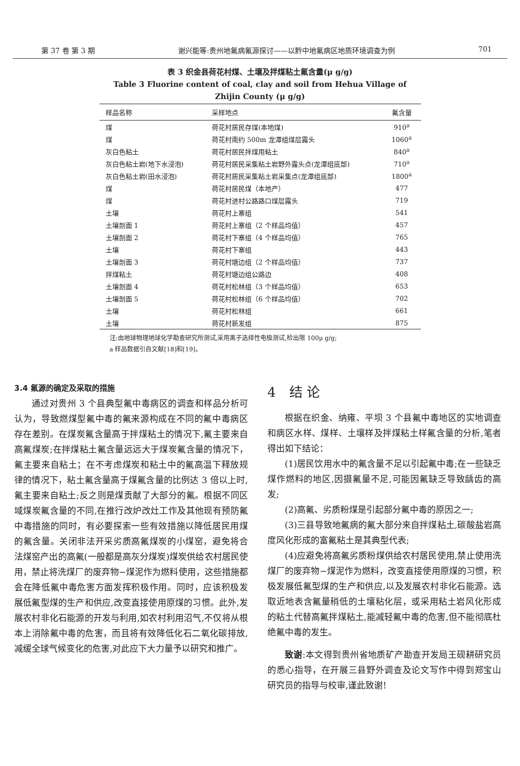第 37 卷 第 3 期 谢兴能等:贵州地氟病氟源探讨——以黔中地氟病区地质环境调查为例 701
表 3 织金县荷花村煤、土壤及拌煤粘土氟含量(μ g/g)
Table 3 Fluorine content of coal, clay and soil from Hehua Village of
Zhijin County (μ g/g)
| 样品名称 | 采样地点 | 氟含量 |
| --- | --- | --- |
| 煤 | 荷花村居民存煤(本地煤) | 910<sup>a</sup> |
| 煤 | 荷花村南约 500m 龙潭组煤层露头 | 1060<sup>a</sup> |
| 灰白色粘土 | 荷花村居民拌煤用粘土 | 840<sup>a</sup> |
| 灰白色粘土岩(地下水浸泡) | 荷花村居民采集粘土岩野外露头点(龙潭组底部) | 710<sup>a</sup> |
| 灰白色粘土岩(田水浸泡) | 荷花村居民采集粘土岩采集点(龙潭组底部) | 1800<sup>a</sup> |
| 煤 | 荷花村居民煤（本地产） | 477 |
| 煤 | 荷花村进村公路路口煤层露头 | 719 |
| 土壤 | 荷花村上寨组 | 541 |
| 土壤剖面 1 | 荷花村上寨组（2 个样品均值） | 457 |
| 土壤剖面 2 | 荷花村下寨组（4 个样品均值） | 765 |
| 土壤 | 荷花村下寨组 | 443 |
| 土壤剖面 3 | 荷花村塘边组（2 个样品均值） | 737 |
| 拌煤粘土 | 荷花村塘边组公路边 | 408 |
| 土壤剖面 4 | 荷花村松林组（3 个样品均值） | 653 |
| 土壤剖面 5 | 荷花村松林组（6 个样品均值） | 702 |
| 土壤 | 荷花村松林组 | 661 |
| 土壤 | 荷花村新发组 | 875 |
注:由地球物理地球化学勘查研究所测试,采用离子选择性电极测试,检出限 100μ g/g;
a 样品数据引自文献[18]和[19]。
3.4 氟源的确定及采取的措施
通过对贵州 3 个县典型氟中毒病区的调查和样品分析可认为，导致燃煤型氟中毒的氟来源构成在不同的氟中毒病区存在差别。在煤炭氟含量高于拌煤粘土的情况下,氟主要来自高氟煤炭;在拌煤粘土氟含量远远大于煤炭氟含量的情况下，氟主要来自粘土；在不考虑煤炭和粘土中的氟高温下释放规律的情况下，粘土氟含量高于煤氟含量的比例达 3 倍以上时,氟主要来自粘土;反之则是煤贡献了大部分的氟。根据不同区域煤炭氟含量的不同,在推行改炉改灶工作及其他现有预防氟中毒措施的同时，有必要探索一些有效措施以降低居民用煤的氟含量。关闭非法开采劣质高氟煤炭的小煤窑，避免将合法煤窑产出的高氟(一般都是高灰分煤炭)煤炭供给农村居民使用，禁止将洗煤厂的废弃物−煤泥作为燃料使用，这些措施都会在降低氟中毒危害方面发挥积极作用。同时，应该积极发展低氟型煤的生产和供应,改变直接使用原煤的习惯。此外,发展农村非化石能源的开发与利用,如农村利用沼气,不仅将从根本上消除氟中毒的危害，而且将有效降低化石二氧化碳排放,减缓全球气候变化的危害,对此应下大力量予以研究和推广。
4　结 论
根据在织金、纳雍、平坝 3 个县氟中毒地区的实地调查和病区水样、煤样、土壤样及拌煤粘土样氟含量的分析,笔者得出如下结论：
(1)居民饮用水中的氟含量不足以引起氟中毒;在一些缺乏煤作燃料的地区,因摄氟量不足,可能因氟缺乏导致龋齿的高发;
(2)高氟、劣质粉煤是引起部分氟中毒的原因之一;
(3)三县导致地氟病的氟大部分来自拌煤粘土,碳酸盐岩高度风化形成的富氟粘土是其典型代表;
(4)应避免将高氟劣质粉煤供给农村居民使用,禁止使用洗煤厂的废弃物−煤泥作为燃料，改变直接使用原煤的习惯，积极发展低氟型煤的生产和供应,以及发展农村非化石能源。选取近地表含氟量稍低的土壤粘化层，或采用粘土岩风化形成的粘土代替高氟拌煤粘土,能减轻氟中毒的危害,但不能彻底杜绝氟中毒的发生。
致谢:本文得到贵州省地质矿产勘查开发局王砚耕研究员的悉心指导，在开展三县野外调查及论文写作中得到郑宝山研究员的指导与校审,谨此致谢!